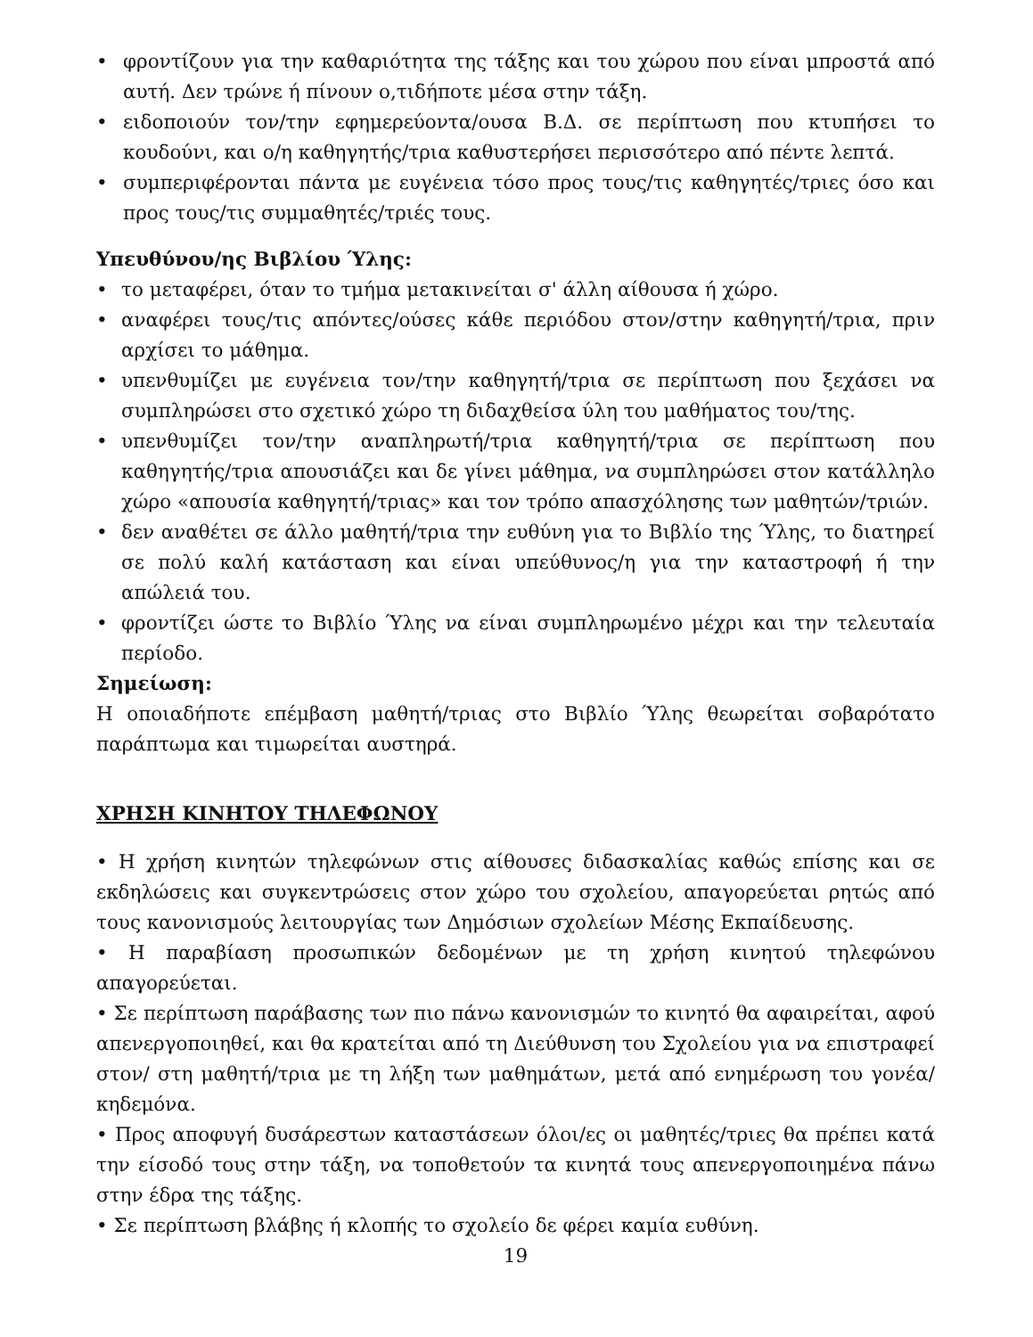• φροντίζουν για την καθαριότητα της τάξης και του χώρου που είναι μπροστά από αυτή. Δεν τρώνε ή πίνουν ο,τιδήποτε μέσα στην τάξη.
• ειδοποιούν τον/την εφημερεύοντα/ουσα Β.Δ. σε περίπτωση που κτυπήσει το κουδούνι, και ο/η καθηγητής/τρια καθυστερήσει περισσότερο από πέντε λεπτά.
• συμπεριφέρονται πάντα με ευγένεια τόσο προς τους/τις καθηγητές/τριες όσο και προς τους/τις συμμαθητές/τριές τους.
Υπευθύνου/ης Βιβλίου Ύλης:
• το μεταφέρει, όταν το τμήμα μετακινείται σ' άλλη αίθουσα ή χώρο.
• αναφέρει τους/τις απόντες/ούσες κάθε περιόδου στον/στην καθηγητή/τρια, πριν αρχίσει το μάθημα.
• υπενθυμίζει με ευγένεια τον/την καθηγητή/τρια σε περίπτωση που ξεχάσει να συμπληρώσει στο σχετικό χώρο τη διδαχθείσα ύλη του μαθήματος του/της.
• υπενθυμίζει τον/την αναπληρωτή/τρια καθηγητή/τρια σε περίπτωση που καθηγητής/τρια απουσιάζει και δε γίνει μάθημα, να συμπληρώσει στον κατάλληλο χώρο «απουσία καθηγητή/τριας» και τον τρόπο απασχόλησης των μαθητών/τριών.
• δεν αναθέτει σε άλλο μαθητή/τρια την ευθύνη για το Βιβλίο της Ύλης, το διατηρεί σε πολύ καλή κατάσταση και είναι υπεύθυνος/η για την καταστροφή ή την απώλειά του.
• φροντίζει ώστε το Βιβλίο Ύλης να είναι συμπληρωμένο μέχρι και την τελευταία περίοδο.
Σημείωση:
Η οποιαδήποτε επέμβαση μαθητή/τριας στο Βιβλίο Ύλης θεωρείται σοβαρότατο παράπτωμα και τιμωρείται αυστηρά.
ΧΡΗΣΗ ΚΙΝΗΤΟΥ ΤΗΛΕΦΩΝΟΥ
• Η χρήση κινητών τηλεφώνων στις αίθουσες διδασκαλίας καθώς επίσης και σε εκδηλώσεις και συγκεντρώσεις στον χώρο του σχολείου, απαγορεύεται ρητώς από τους κανονισμούς λειτουργίας των Δημόσιων σχολείων Μέσης Εκπαίδευσης.
• Η παραβίαση προσωπικών δεδομένων με τη χρήση κινητού τηλεφώνου απαγορεύεται.
• Σε περίπτωση παράβασης των πιο πάνω κανονισμών το κινητό θα αφαιρείται, αφού απενεργοποιηθεί, και θα κρατείται από τη Διεύθυνση του Σχολείου για να επιστραφεί στον/ στη μαθητή/τρια με τη λήξη των μαθημάτων, μετά από ενημέρωση του γονέα/κηδεμόνα.
• Προς αποφυγή δυσάρεστων καταστάσεων όλοι/ες οι μαθητές/τριες θα πρέπει κατά την είσοδό τους στην τάξη, να τοποθετούν τα κινητά τους απενεργοποιημένα πάνω στην έδρα της τάξης.
• Σε περίπτωση βλάβης ή κλοπής το σχολείο δε φέρει καμία ευθύνη.
19